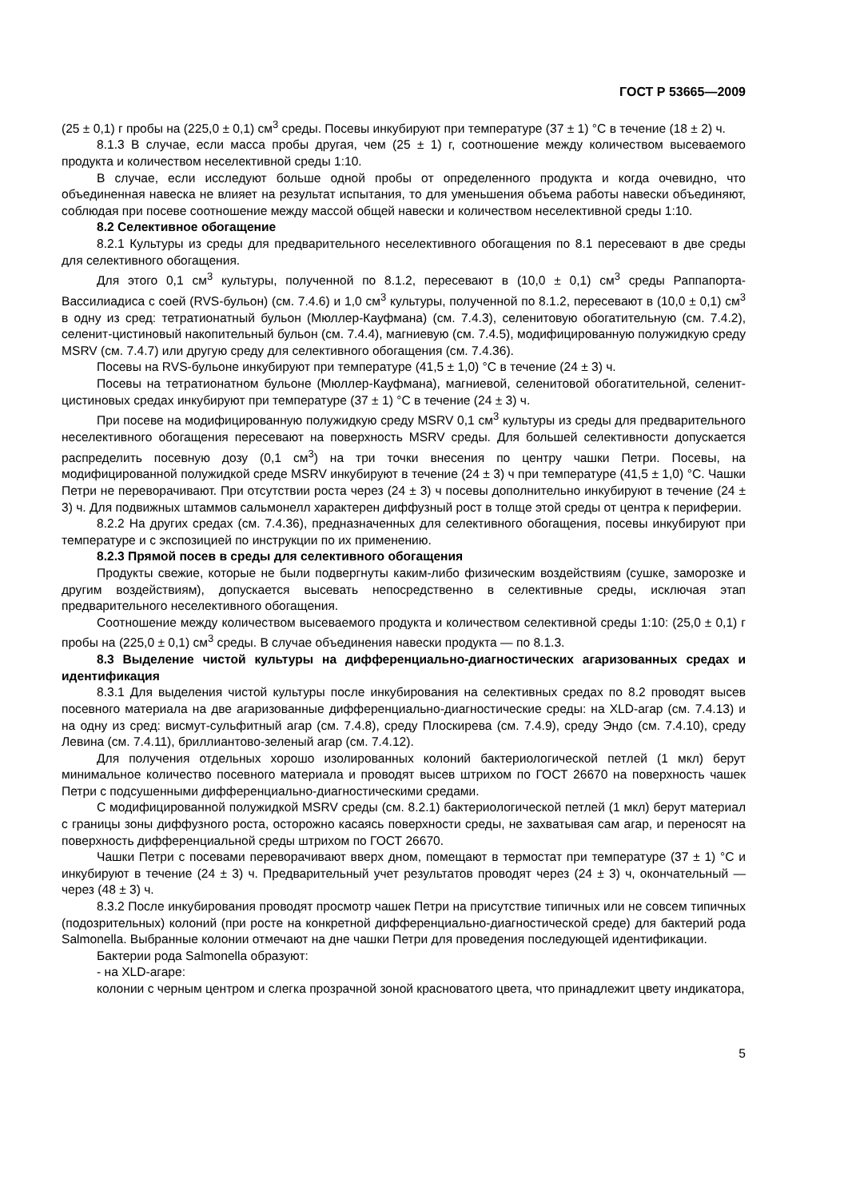ГОСТ Р 53665—2009
(25 ± 0,1) г пробы на (225,0 ± 0,1) см<sup>3</sup> среды. Посевы инкубируют при температуре (37 ± 1) °С в течение (18 ± 2) ч.
8.1.3 В случае, если масса пробы другая, чем (25 ± 1) г, соотношение между количеством высеваемого продукта и количеством неселективной среды 1:10.
В случае, если исследуют больше одной пробы от определенного продукта и когда очевидно, что объединенная навеска не влияет на результат испытания, то для уменьшения объема работы навески объединяют, соблюдая при посеве соотношение между массой общей навески и количеством неселективной среды 1:10.
8.2 Селективное обогащение
8.2.1 Культуры из среды для предварительного неселективного обогащения по 8.1 пересевают в две среды для селективного обогащения.
Для этого 0,1 см<sup>3</sup> культуры, полученной по 8.1.2, пересевают в (10,0 ± 0,1) см<sup>3</sup> среды Раппапорта-Вассилиадиса с соей (RVS-бульон) (см. 7.4.6) и 1,0 см<sup>3</sup> культуры, полученной по 8.1.2, пересевают в (10,0 ± 0,1) см<sup>3</sup> в одну из сред: тетратионатный бульон (Мюллер-Кауфмана) (см. 7.4.3), селенитовую обогатительную (см. 7.4.2), селенит-цистиновый накопительный бульон (см. 7.4.4), магниевую (см. 7.4.5), модифицированную полужидкую среду MSRV (см. 7.4.7) или другую среду для селективного обогащения (см. 7.4.36).
Посевы на RVS-бульоне инкубируют при температуре (41,5 ± 1,0) °С в течение (24 ± 3) ч.
Посевы на тетратионатном бульоне (Мюллер-Кауфмана), магниевой, селенитовой обогатительной, селенит-цистиновых средах инкубируют при температуре (37 ± 1) °С в течение (24 ± 3) ч.
При посеве на модифицированную полужидкую среду MSRV 0,1 см<sup>3</sup> культуры из среды для предварительного неселективного обогащения пересевают на поверхность MSRV среды. Для большей селективности допускается распределить посевную дозу (0,1 см<sup>3</sup>) на три точки внесения по центру чашки Петри. Посевы, на модифицированной полужидкой среде MSRV инкубируют в течение (24 ± 3) ч при температуре (41,5 ± 1,0) °С. Чашки Петри не переворачивают. При отсутствии роста через (24 ± 3) ч посевы дополнительно инкубируют в течение (24 ± 3) ч. Для подвижных штаммов сальмонелл характерен диффузный рост в толще этой среды от центра к периферии.
8.2.2 На других средах (см. 7.4.36), предназначенных для селективного обогащения, посевы инкубируют при температуре и с экспозицией по инструкции по их применению.
8.2.3 Прямой посев в среды для селективного обогащения
Продукты свежие, которые не были подвергнуты каким-либо физическим воздействиям (сушке, заморозке и другим воздействиям), допускается высевать непосредственно в селективные среды, исключая этап предварительного неселективного обогащения.
Соотношение между количеством высеваемого продукта и количеством селективной среды 1:10: (25,0 ± 0,1) г пробы на (225,0 ± 0,1) см<sup>3</sup> среды. В случае объединения навески продукта — по 8.1.3.
8.3 Выделение чистой культуры на дифференциально-диагностических агаризованных средах и идентификация
8.3.1 Для выделения чистой культуры после инкубирования на селективных средах по 8.2 проводят высев посевного материала на две агаризованные дифференциально-диагностические среды: на XLD-агар (см. 7.4.13) и на одну из сред: висмут-сульфитный агар (см. 7.4.8), среду Плоскирева (см. 7.4.9), среду Эндо (см. 7.4.10), среду Левина (см. 7.4.11), бриллиантово-зеленый агар (см. 7.4.12).
Для получения отдельных хорошо изолированных колоний бактериологической петлей (1 мкл) берут минимальное количество посевного материала и проводят высев штрихом по ГОСТ 26670 на поверхность чашек Петри с подсушенными дифференциально-диагностическими средами.
С модифицированной полужидкой MSRV среды (см. 8.2.1) бактериологической петлей (1 мкл) берут материал с границы зоны диффузного роста, осторожно касаясь поверхности среды, не захватывая сам агар, и переносят на поверхность дифференциальной среды штрихом по ГОСТ 26670.
Чашки Петри с посевами переворачивают вверх дном, помещают в термостат при температуре (37 ± 1) °С и инкубируют в течение (24 ± 3) ч. Предварительный учет результатов проводят через (24 ± 3) ч, окончательный — через (48 ± 3) ч.
8.3.2 После инкубирования проводят просмотр чашек Петри на присутствие типичных или не совсем типичных (подозрительных) колоний (при росте на конкретной дифференциально-диагностической среде) для бактерий рода Salmonella. Выбранные колонии отмечают на дне чашки Петри для проведения последующей идентификации.
Бактерии рода Salmonella образуют:
- на XLD-агаре:
колонии с черным центром и слегка прозрачной зоной красноватого цвета, что принадлежит цвету индикатора,
5